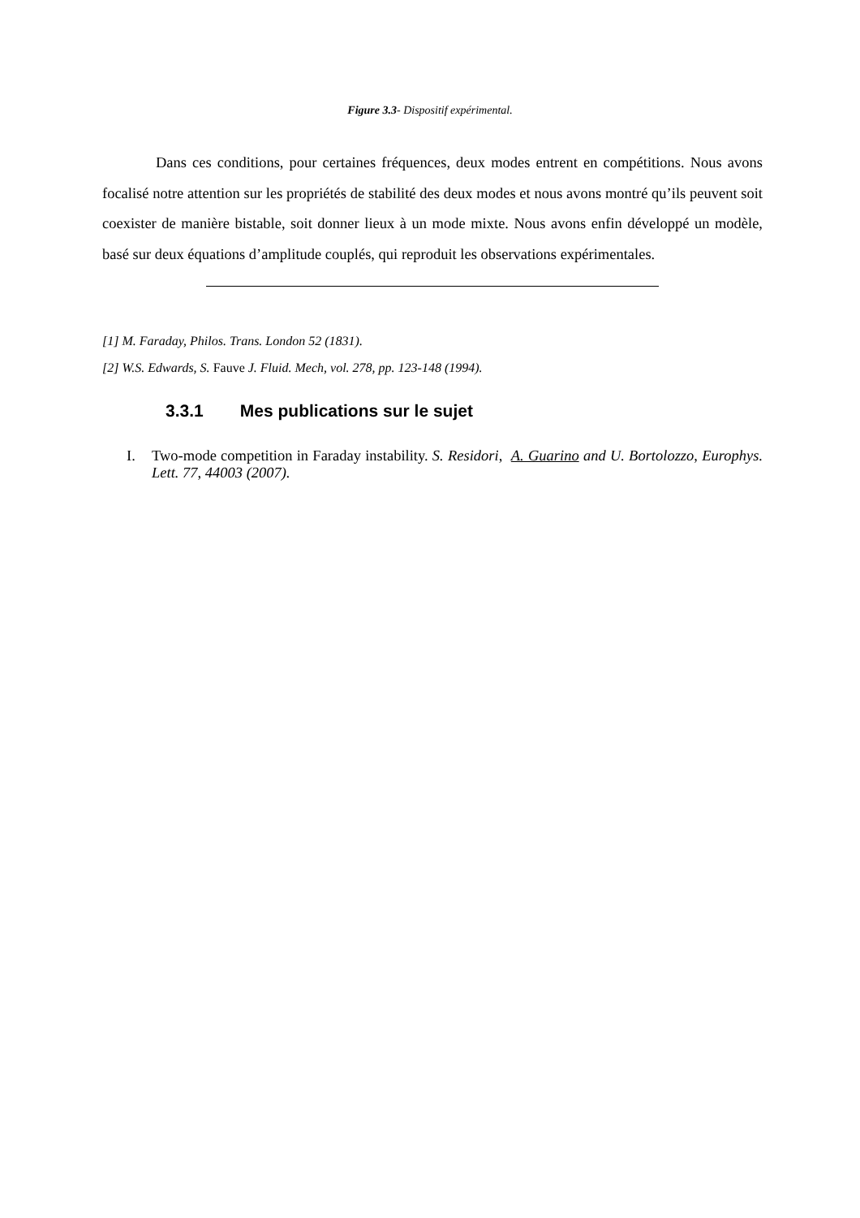Figure 3.3- Dispositif expérimental.
Dans ces conditions, pour certaines fréquences, deux modes entrent en compétitions. Nous avons focalisé notre attention sur les propriétés de stabilité des deux modes et nous avons montré qu’ils peuvent soit coexister de manière bistable, soit donner lieux à un mode mixte. Nous avons enfin développé un modèle, basé sur deux équations d’amplitude couplés, qui reproduit les observations expérimentales.
[1] M. Faraday, Philos. Trans. London 52 (1831).
[2] W.S. Edwards, S. Fauve J. Fluid. Mech, vol. 278, pp. 123-148 (1994).
3.3.1 Mes publications sur le sujet
I. Two-mode competition in Faraday instability. S. Residori, A. Guarino and U. Bortolozzo, Europhys. Lett. 77, 44003 (2007).